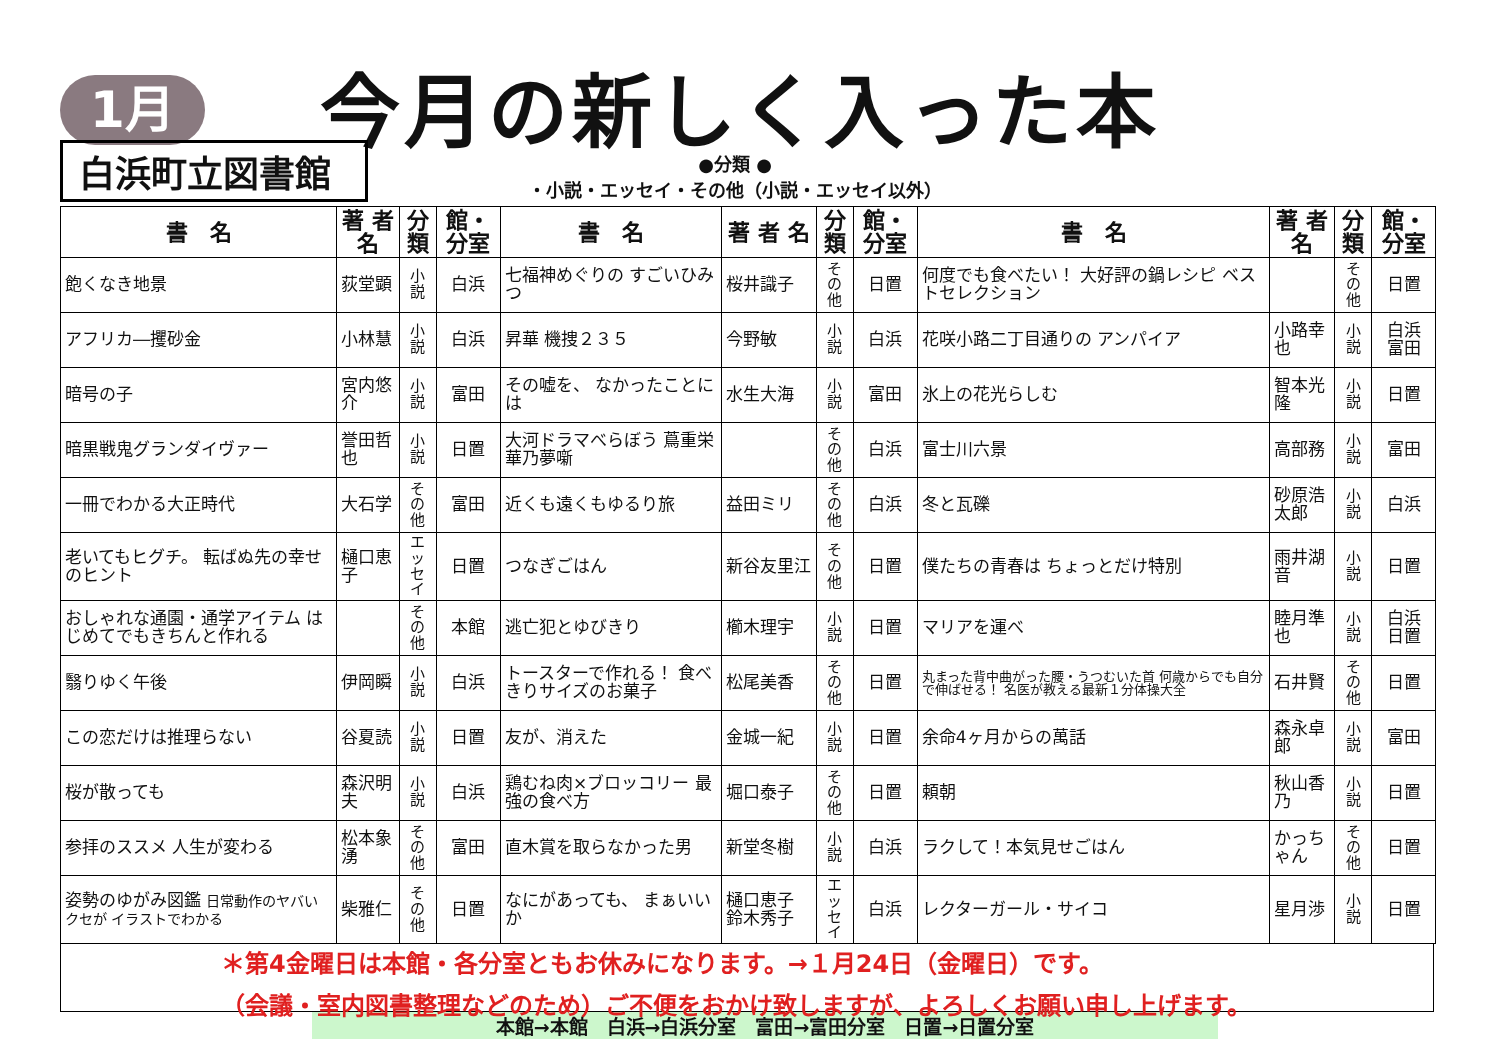1月
今月の新しく入った本
白浜町立図書館
●分類 ●
・小説・エッセイ・その他（小説・エッセイ以外）
| 書 名 | 著 者 名 | 分類 | 館・分室 | 書 名 | 著 者 名 | 分類 | 館・分室 | 書 名 | 著 者 名 | 分類 | 館・分室 |
| --- | --- | --- | --- | --- | --- | --- | --- | --- | --- | --- | --- |
| 飽くなき地景 | 荻堂顕 | 小説 | 白浜 | 七福神めぐりの すごいひみつ | 桜井識子 | その他 | 日置 | 何度でも食べたい！ 大好評の鍋レシピ ベストセレクション | | その他 | 日置 |
| アフリカ―攫砂金 | 小林慧 | 小説 | 白浜 | 昇華 機捜２３５ | 今野敏 | 小説 | 白浜 | 花咲小路二丁目通りの アンパイア | 小路幸也 | 小説 | 白浜 富田 |
| 暗号の子 | 宮内悠介 | 小説 | 富田 | その嘘を、 なかったことには | 水生大海 | 小説 | 富田 | 氷上の花光らしむ | 智本光隆 | 小説 | 日置 |
| 暗黒戦鬼グランダイヴァー | 誉田哲也 | 小説 | 日置 | 大河ドラマべらぼう 蔦重栄華乃夢噺 | | その他 | 白浜 | 富士川六景 | 高部務 | 小説 | 富田 |
| 一冊でわかる大正時代 | 大石学 | その他 | 富田 | 近くも遠くもゆるり旅 | 益田ミリ | その他 | 白浜 | 冬と瓦礫 | 砂原浩太郎 | 小説 | 白浜 |
| 老いてもヒグチ。 転ばぬ先の幸せのヒント | 樋口恵子 | エッセイ | 日置 | つなぎごはん | 新谷友里江 | その他 | 日置 | 僕たちの青春は ちょっとだけ特別 | 雨井湖音 | 小説 | 日置 |
| おしゃれな通園・通学アイテム はじめてでもきちんと作れる | | その他 | 本館 | 逃亡犯とゆびきり | 櫛木理宇 | 小説 | 日置 | マリアを運べ | 睦月準也 | 小説 | 白浜 日置 |
| 翳りゆく午後 | 伊岡瞬 | 小説 | 白浜 | トースターで作れる！ 食べきりサイズのお菓子 | 松尾美香 | その他 | 日置 | 丸まった背中曲がった腰・うつむいた首 何歳からでも自分で伸ばせる！ 名医が教える最新１分体操大全 | 石井賢 | その他 | 日置 |
| この恋だけは推理らない | 谷夏読 | 小説 | 日置 | 友が、消えた | 金城一紀 | 小説 | 日置 | 余命4ヶ月からの萬話 | 森永卓郎 | 小説 | 富田 |
| 桜が散っても | 森沢明夫 | 小説 | 白浜 | 鶏むね肉×ブロッコリー 最強の食べ方 | 堀口泰子 | その他 | 日置 | 頼朝 | 秋山香乃 | 小説 | 日置 |
| 参拝のススメ 人生が変わる | 松本象湧 | その他 | 富田 | 直木賞を取らなかった男 | 新堂冬樹 | 小説 | 白浜 | ラクして！本気見せごはん | かっちゃん | その他 | 日置 |
| 姿勢のゆがみ図鑑 日常動作のヤバいクセが イラストでわかる | 柴雅仁 | その他 | 日置 | なにがあっても、 まぁいいか | 樋口恵子 鈴木秀子 | エッセイ | 白浜 | レクターガール・サイコ | 星月渉 | 小説 | 日置 |
＊第4金曜日は本館・各分室ともお休みになります。→１月24日（金曜日）です。
（会議・室内図書整理などのため）ご不便をおかけ致しますが、よろしくお願い申し上げます。
本館→本館　白浜→白浜分室　富田→富田分室　日置→日置分室